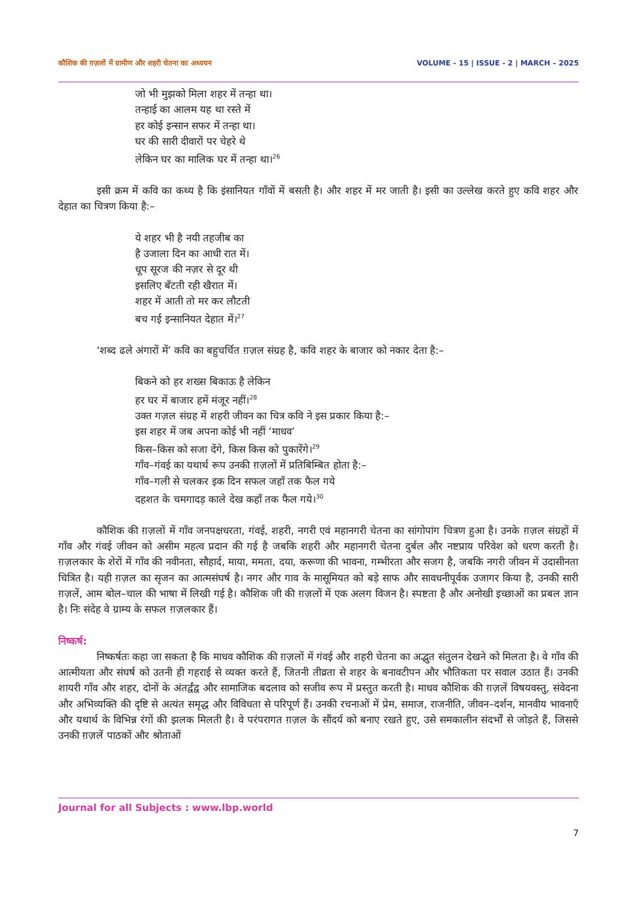कौशिक की ग़ज़लों में ग्रामीण और शहरी चेतना का अध्ययन VOLUME - 15 | ISSUE - 2 | MARCH – 2025
जो भी मुझको मिला शहर में तन्हा था।
तन्हाई का आलम यह था रस्ते में
हर कोई इन्सान सफर में तन्हा था।
घर की सारी दीवारों पर चेहरे थे
लेकिन घर का मालिक घर में तन्हा था।<sup>26</sup>
इसी क्रम में कवि का कथ्य है कि इंसानियत गाँवों में बसती है। और शहर में मर जाती है। इसी का उल्लेख करते हुए कवि शहर और देहात का चित्रण किया है:–
ये शहर भी है नयी तहजीब का
है उजाला दिन का आधी रात में।
धूप सूरज की नज़र से दूर थी
इसलिए बँटती रही खैरात में।
शहर में आती तो मर कर लौटती
बच गई इन्सानियत देहात में।<sup>27</sup>
‘शब्द ढले अंगारों में’ कवि का बहुचर्चित ग़ज़ल संग्रह है, कवि शहर के बाजार को नकार देता है:–
बिकने को हर शख्स बिकाऊ है लेकिन
हर घर में बाजार हमें मंजूर नहीं।<sup>28</sup>
उक्त गज़ल संग्रह में शहरी जीवन का चित्र कवि ने इस प्रकार किया है:–
इस शहर में जब अपना कोई भी नहीं ‘माधव’
किस–किस को सजा देंगे, किस किस को पुकारेंगे।<sup>29</sup>
गाँव–गंवई का यथार्थ रूप उनकी ग़ज़लों में प्रतिबिम्बित होता है:–
गाँव–गली से चलकर इक दिन सफल जहाँ तक फैल गये
दहशत के चमगादड़ काले देख कहाँ तक फैल गये।<sup>30</sup>
कौशिक की ग़ज़लों में गाँव जनपक्षधरता, गंवई, शहरी, नगरी एवं महानगरी चेतना का सांगोपांग चित्रण हुआ है। उनके ग़ज़ल संग्रहों में गाँव और गंवई जीवन को असीम महत्व प्रदान की गई है जबकि शहरी और महानगरी चेतना दुर्बल और नष्टप्राय परिवेश को धरण करती है। ग़ज़लकार के शेरों में गाँव की नवीनता, सौहार्द, माया, ममता, दया, करूणा की भावना, गम्भीरता और सजग है, जबकि नगरी जीवन में उदासीनता चित्रित है। यही ग़ज़ल का सृजन का आत्मसंघर्ष है। नगर और गाव के मासूमियत को बड़े साफ और सावधनीपूर्वक उजागर किया है, उनकी सारी ग़ज़लें, आम बोल–चाल की भाषा में लिखी गई है। कौशिक जी की ग़ज़लों में एक अलग विजन है। स्पष्टता है और अनोखी इच्छाओं का प्रबल ज्ञान है। निः संदेह वे ग्राम्य के सफल ग़ज़लकार हैं।
निष्कर्ष:
निष्कर्षतः कहा जा सकता है कि माधव कौशिक की ग़ज़लों में गंवई और शहरी चेतना का अद्भुत संतुलन देखने को मिलता है। वे गाँव की आत्मीयता और संघर्ष को उतनी ही गहराई से व्यक्त करते हैं, जितनी तीव्रता से शहर के बनावटीपन और भौतिकता पर सवाल उठात हैं। उनकी शायरी गाँव और शहर, दोनों के अंतर्द्वंद्व और सामाजिक बदलाव को सजीव रूप में प्रस्तुत करती है। माधव कौशिक की ग़ज़लें विषयवस्तु, संवेदना और अभिव्यक्ति की दृष्टि से अत्यंत समृद्ध और विविधता से परिपूर्ण हैं। उनकी रचनाओं में प्रेम, समाज, राजनीति, जीवन–दर्शन, मानवीय भावनाएँ और यथार्थ के विभिन्न रंगों की झलक मिलती है। वे परंपरागत ग़ज़ल के सौंदर्य को बनाए रखते हुए, उसे समकालीन संदर्भों से जोड़ते हैं, जिससे उनकी ग़ज़लें पाठकों और श्रोताओं
Journal for all Subjects : www.lbp.world
7